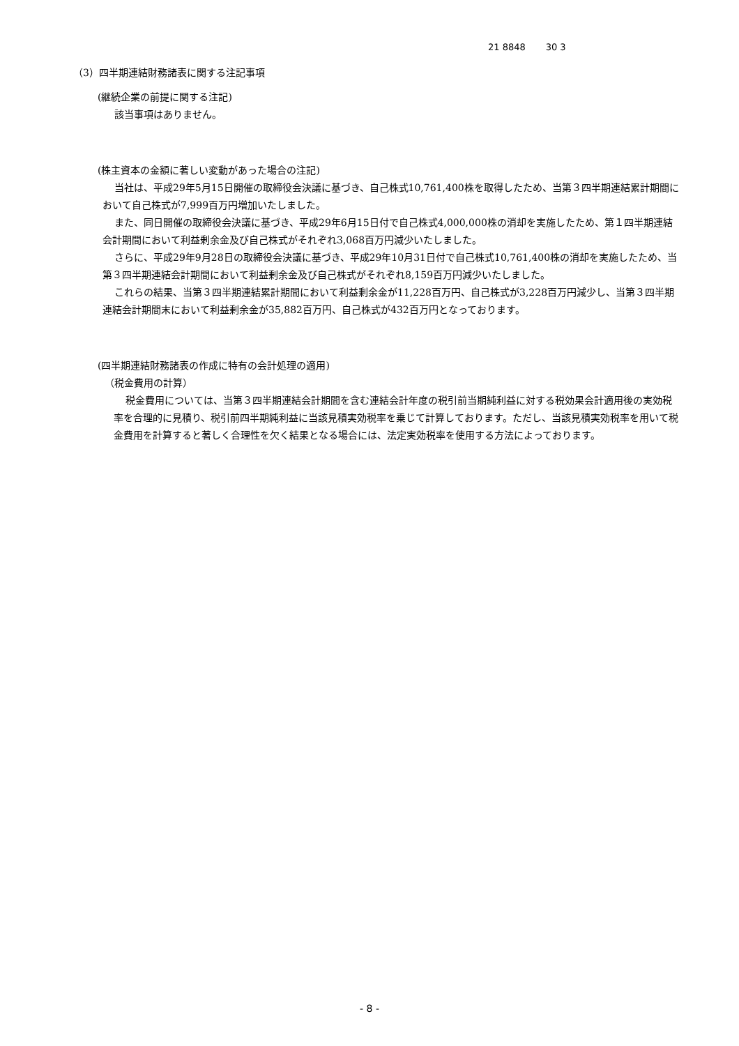21 8848 30 3
（3）四半期連結財務諸表に関する注記事項
(継続企業の前提に関する注記)
該当事項はありません。
(株主資本の金額に著しい変動があった場合の注記)
当社は、平成29年5月15日開催の取締役会決議に基づき、自己株式10,761,400株を取得したため、当第３四半期連結累計期間において自己株式が7,999百万円増加いたしました。
また、同日開催の取締役会決議に基づき、平成29年6月15日付で自己株式4,000,000株の消却を実施したため、第１四半期連結会計期間において利益剰余金及び自己株式がそれぞれ3,068百万円減少いたしました。
さらに、平成29年9月28日の取締役会決議に基づき、平成29年10月31日付で自己株式10,761,400株の消却を実施したため、当第３四半期連結会計期間において利益剰余金及び自己株式がそれぞれ8,159百万円減少いたしました。
これらの結果、当第３四半期連結累計期間において利益剰余金が11,228百万円、自己株式が3,228百万円減少し、当第３四半期連結会計期間末において利益剰余金が35,882百万円、自己株式が432百万円となっております。
(四半期連結財務諸表の作成に特有の会計処理の適用)
（税金費用の計算）
税金費用については、当第３四半期連結会計期間を含む連結会計年度の税引前当期純利益に対する税効果会計適用後の実効税率を合理的に見積り、税引前四半期純利益に当該見積実効税率を乗じて計算しております。ただし、当該見積実効税率を用いて税金費用を計算すると著しく合理性を欠く結果となる場合には、法定実効税率を使用する方法によっております。
- 8 -